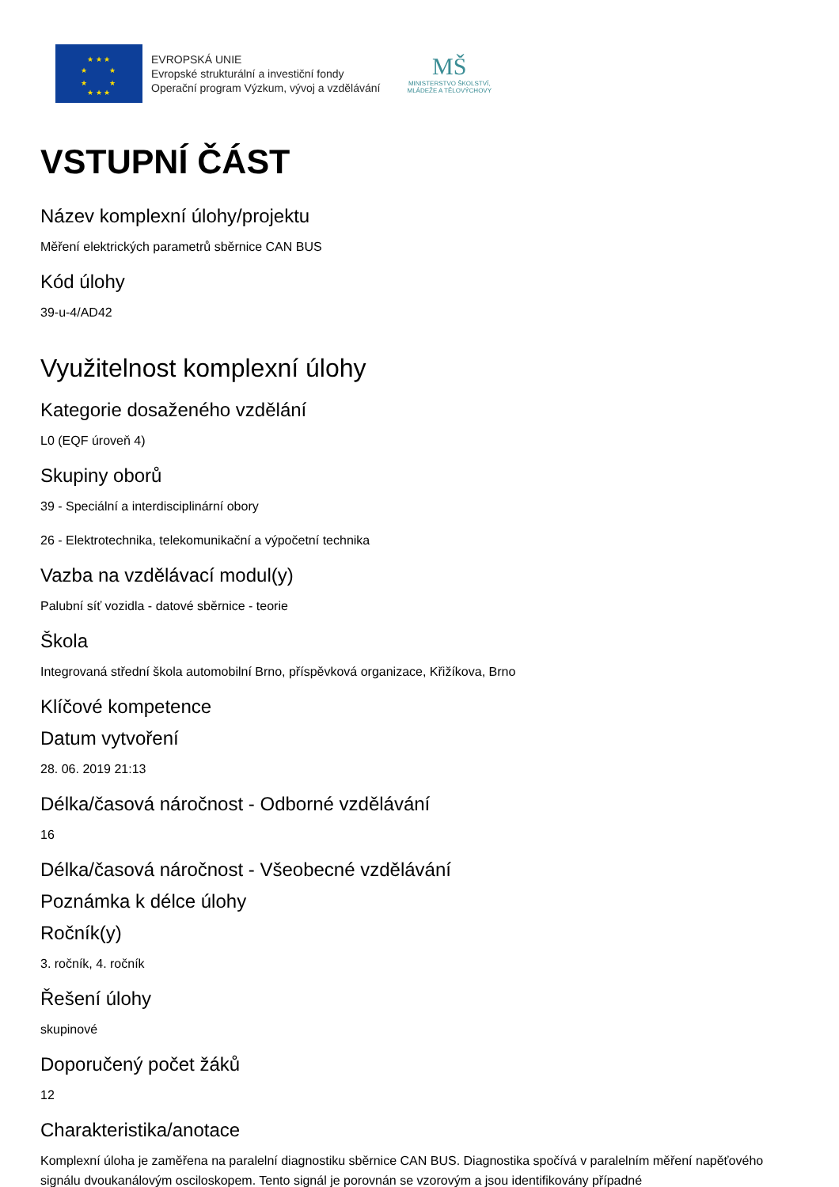★ ★ ★
★ ★
★ ★
★ ★ ★
EVROPSKÁ UNIE
Evropské strukturální a investiční fondy
Operační program Výzkum, vývoj a vzdělávání
MŠ
MINISTERSTVO ŠKOLSTVÍ,
MLÁDEŽE A TĚLOVÝCHOVY
VSTUPNÍ ČÁST
Název komplexní úlohy/projektu
Měření elektrických parametrů sběrnice CAN BUS
Kód úlohy
39-u-4/AD42
Využitelnost komplexní úlohy
Kategorie dosaženého vzdělání
L0 (EQF úroveň 4)
Skupiny oborů
39 - Speciální a interdisciplinární obory
26 - Elektrotechnika, telekomunikační a výpočetní technika
Vazba na vzdělávací modul(y)
Palubní síť vozidla - datové sběrnice - teorie
Škola
Integrovaná střední škola automobilní Brno, příspěvková organizace, Křižíkova, Brno
Klíčové kompetence
Datum vytvoření
28. 06. 2019 21:13
Délka/časová náročnost - Odborné vzdělávání
16
Délka/časová náročnost - Všeobecné vzdělávání
Poznámka k délce úlohy
Ročník(y)
3. ročník, 4. ročník
Řešení úlohy
skupinové
Doporučený počet žáků
12
Charakteristika/anotace
Komplexní úloha je zaměřena na paralelní diagnostiku sběrnice CAN BUS. Diagnostika spočívá v paralelním měření napěťového signálu dvoukanálovým osciloskopem. Tento signál je porovnán se vzorovým a jsou identifikovány případné